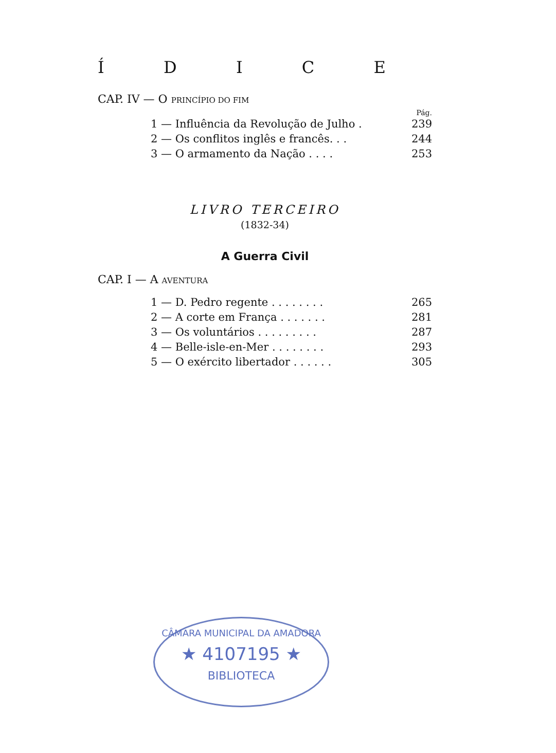ÍDICE
CAP. IV — O PRINCÍPIO DO FIM
Pág.
1 — Influência da Revolução de Julho . 239
2 — Os conflitos inglês e francês. . . 244
3 — O armamento da Nação . . . . 253
LIVRO TERCEIRO
(1832-34)
A Guerra Civil
CAP. I — A AVENTURA
1 — D. Pedro regente . . . . . . . . 265
2 — A corte em França . . . . . . . 281
3 — Os voluntários . . . . . . . . . 287
4 — Belle-isle-en-Mer . . . . . . . . 293
5 — O exército libertador . . . . . . 305
CÂMARA MUNICIPAL DA AMADORA
★ 4107195 ★
BIBLIOTECA